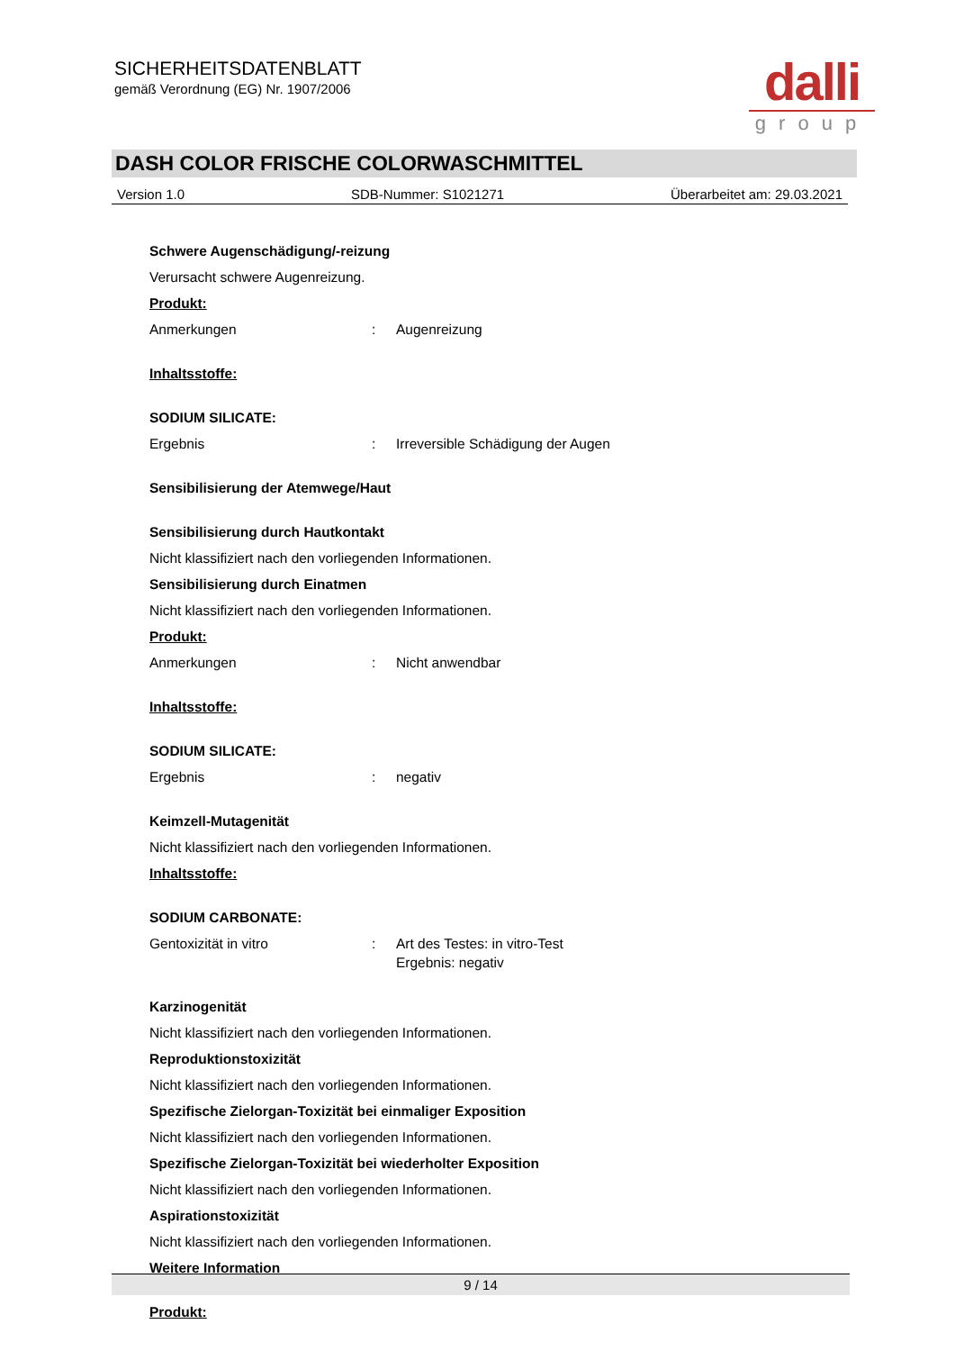SICHERHEITSDATENBLATT
gemäß Verordnung (EG) Nr. 1907/2006
dalli
group
DASH COLOR FRISCHE COLORWASCHMITTEL
Version 1.0 SDB-Nummer: S1021271 Überarbeitet am: 29.03.2021
Schwere Augenschädigung/-reizung
Verursacht schwere Augenreizung.
Produkt:
Anmerkungen: Augenreizung
Inhaltsstoffe:
SODIUM SILICATE:
Ergebnis: Irreversible Schädigung der Augen
Sensibilisierung der Atemwege/Haut
Sensibilisierung durch Hautkontakt
Nicht klassifiziert nach den vorliegenden Informationen.
Sensibilisierung durch Einatmen
Nicht klassifiziert nach den vorliegenden Informationen.
Produkt:
Anmerkungen: Nicht anwendbar
Inhaltsstoffe:
SODIUM SILICATE:
Ergebnis: negativ
Keimzell-Mutagenität
Nicht klassifiziert nach den vorliegenden Informationen.
Inhaltsstoffe:
SODIUM CARBONATE:
Gentoxizität in vitro: Art des Testes: in vitro-Test
Ergebnis: negativ
Karzinogenität
Nicht klassifiziert nach den vorliegenden Informationen.
Reproduktionstoxizität
Nicht klassifiziert nach den vorliegenden Informationen.
Spezifische Zielorgan-Toxizität bei einmaliger Exposition
Nicht klassifiziert nach den vorliegenden Informationen.
Spezifische Zielorgan-Toxizität bei wiederholter Exposition
Nicht klassifiziert nach den vorliegenden Informationen.
Aspirationstoxizität
Nicht klassifiziert nach den vorliegenden Informationen.
Weitere Information
Produkt:
9 / 14